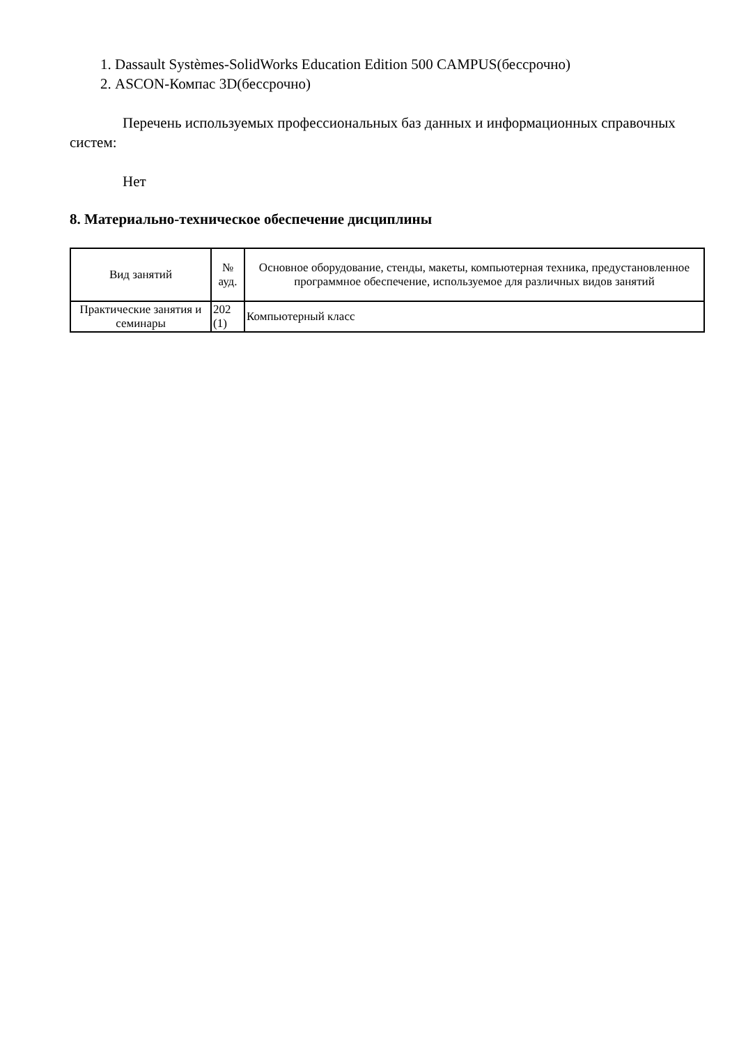1. Dassault Systèmes-SolidWorks Education Edition 500 CAMPUS(бессрочно)
2. ASCON-Компас 3D(бессрочно)
Перечень используемых профессиональных баз данных и информационных справочных систем:
Нет
8. Материально-техническое обеспечение дисциплины
| Вид занятий | № ауд. | Основное оборудование, стенды, макеты, компьютерная техника, предустановленное программное обеспечение, используемое для различных видов занятий |
| Практические занятия и семинары | 202 (1) | Компьютерный класс |